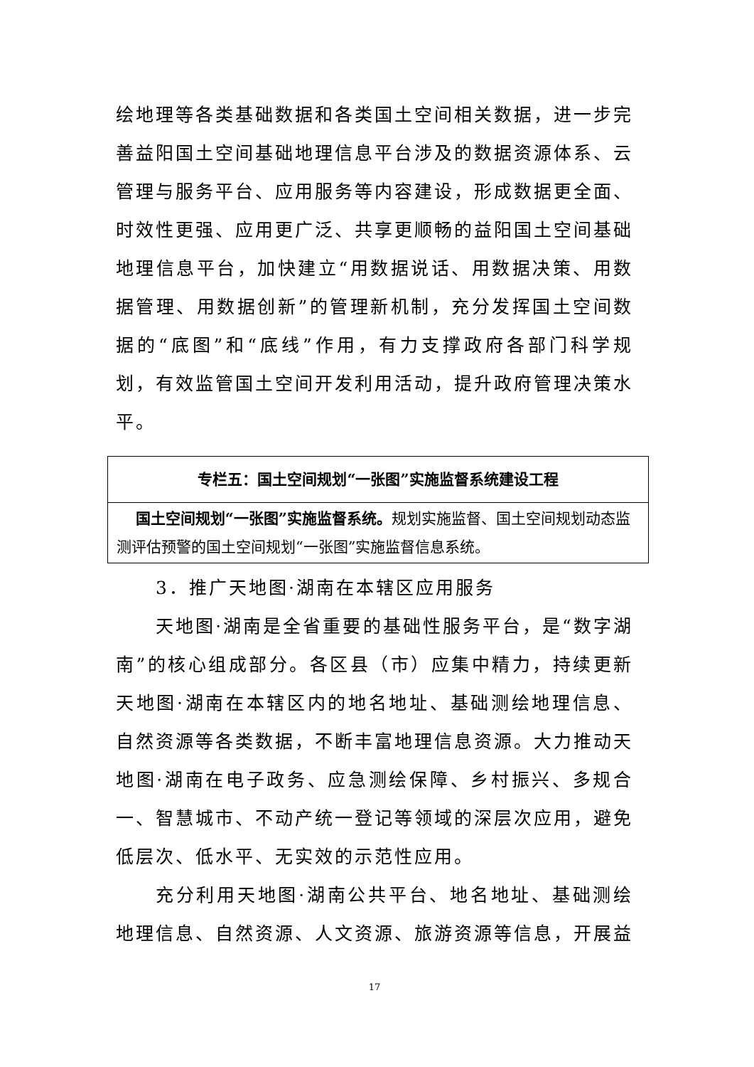绘地理等各类基础数据和各类国土空间相关数据，进一步完善益阳国土空间基础地理信息平台涉及的数据资源体系、云管理与服务平台、应用服务等内容建设，形成数据更全面、时效性更强、应用更广泛、共享更顺畅的益阳国土空间基础地理信息平台，加快建立“用数据说话、用数据决策、用数据管理、用数据创新”的管理新机制，充分发挥国土空间数据的“底图”和“底线”作用，有力支撑政府各部门科学规划，有效监管国土空间开发利用活动，提升政府管理决策水平。
| 专栏五：国土空间规划“一张图”实施监督系统建设工程 |
| 国土空间规划“一张图”实施监督系统。 规划实施监督、国土空间规划动态监测评估预警的国土空间规划“一张图”实施监督信息系统。 |
3．推广天地图·湖南在本辖区应用服务
天地图·湖南是全省重要的基础性服务平台，是“数字湖南”的核心组成部分。各区县（市）应集中精力，持续更新天地图·湖南在本辖区内的地名地址、基础测绘地理信息、自然资源等各类数据，不断丰富地理信息资源。大力推动天地图·湖南在电子政务、应急测绘保障、乡村振兴、多规合一、智慧城市、不动产统一登记等领域的深层次应用，避免低层次、低水平、无实效的示范性应用。
充分利用天地图·湖南公共平台、地名地址、基础测绘地理信息、自然资源、人文资源、旅游资源等信息，开展益
17